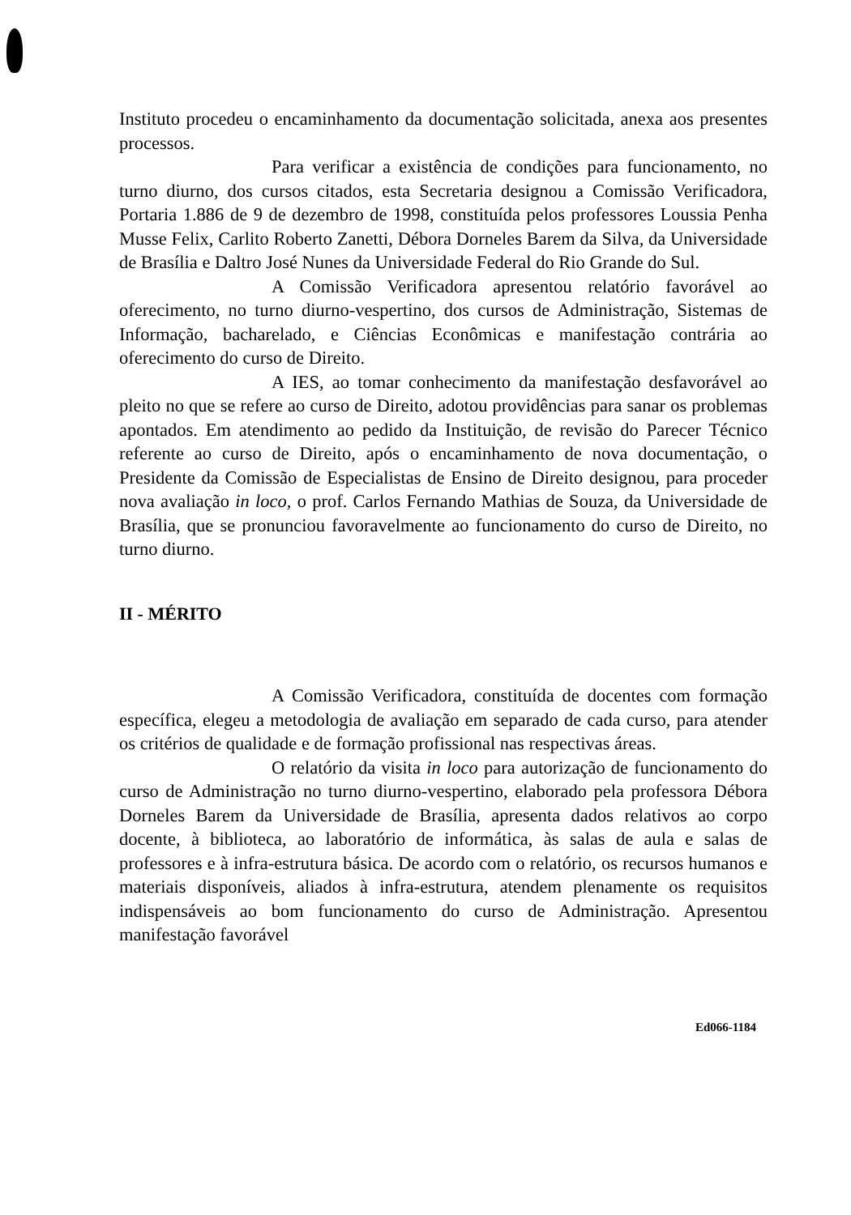Instituto procedeu o encaminhamento da documentação solicitada, anexa aos presentes processos.
Para verificar a existência de condições para funcionamento, no turno diurno, dos cursos citados, esta Secretaria designou a Comissão Verificadora, Portaria 1.886 de 9 de dezembro de 1998, constituída pelos professores Loussia Penha Musse Felix, Carlito Roberto Zanetti, Débora Dorneles Barem da Silva, da Universidade de Brasília e Daltro José Nunes da Universidade Federal do Rio Grande do Sul.
A Comissão Verificadora apresentou relatório favorável ao oferecimento, no turno diurno-vespertino, dos cursos de Administração, Sistemas de Informação, bacharelado, e Ciências Econômicas e manifestação contrária ao oferecimento do curso de Direito.
A IES, ao tomar conhecimento da manifestação desfavorável ao pleito no que se refere ao curso de Direito, adotou providências para sanar os problemas apontados. Em atendimento ao pedido da Instituição, de revisão do Parecer Técnico referente ao curso de Direito, após o encaminhamento de nova documentação, o Presidente da Comissão de Especialistas de Ensino de Direito designou, para proceder nova avaliação in loco, o prof. Carlos Fernando Mathias de Souza, da Universidade de Brasília, que se pronunciou favoravelmente ao funcionamento do curso de Direito, no turno diurno.
II - MÉRITO
A Comissão Verificadora, constituída de docentes com formação específica, elegeu a metodologia de avaliação em separado de cada curso, para atender os critérios de qualidade e de formação profissional nas respectivas áreas.
O relatório da visita in loco para autorização de funcionamento do curso de Administração no turno diurno-vespertino, elaborado pela professora Débora Dorneles Barem da Universidade de Brasília, apresenta dados relativos ao corpo docente, à biblioteca, ao laboratório de informática, às salas de aula e salas de professores e à infra-estrutura básica. De acordo com o relatório, os recursos humanos e materiais disponíveis, aliados à infra-estrutura, atendem plenamente os requisitos indispensáveis ao bom funcionamento do curso de Administração. Apresentou manifestação favorável
Ed066-1184